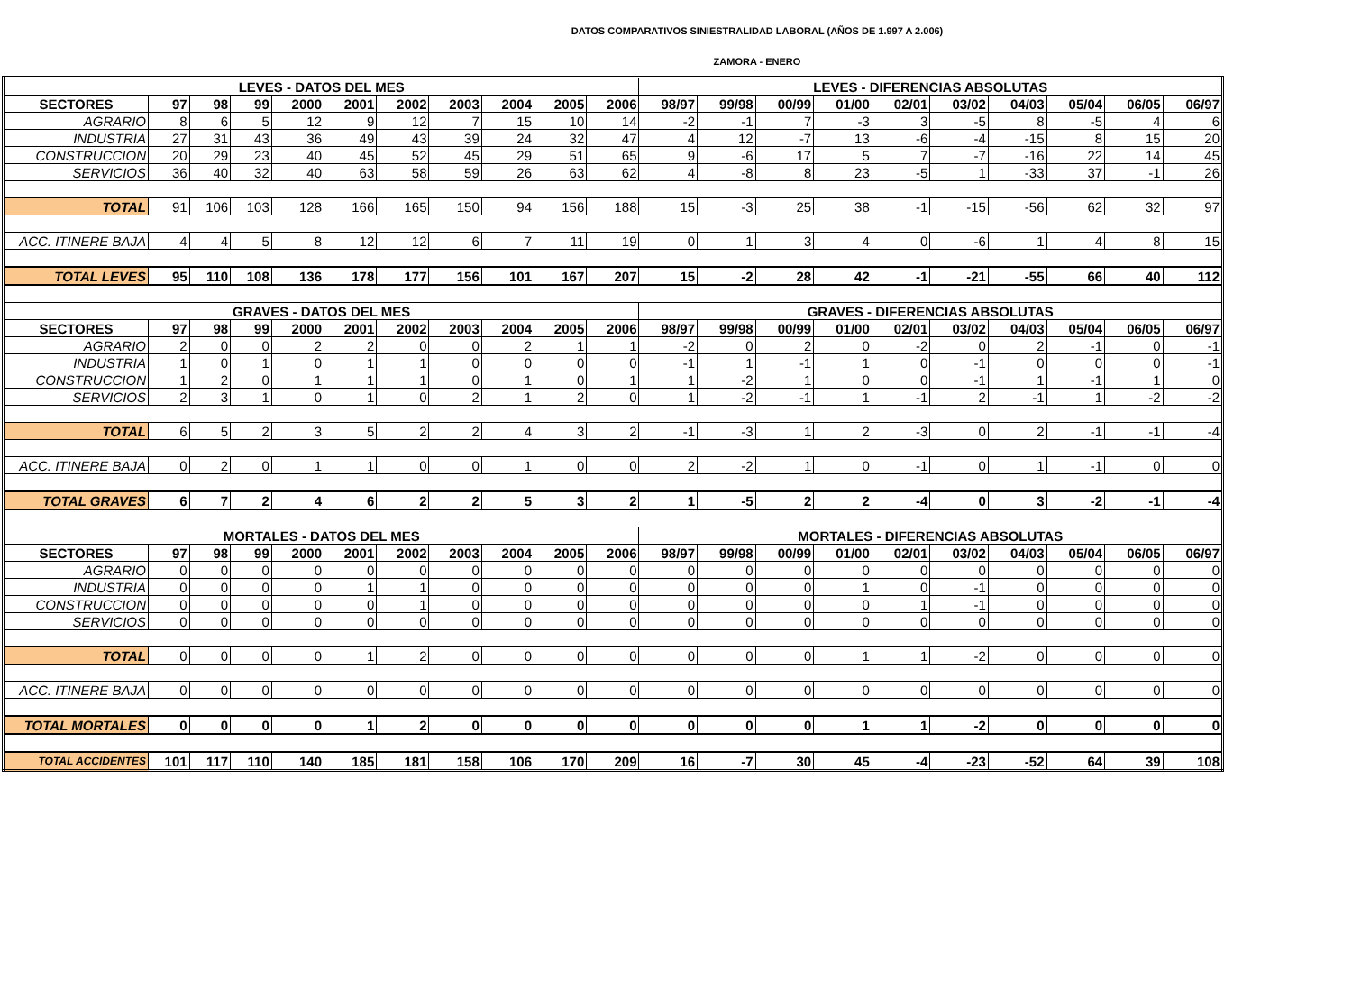DATOS COMPARATIVOS SINIESTRALIDAD LABORAL (AÑOS DE 1.997 A 2.006)
ZAMORA - ENERO
| LEVES - DATOS DEL MES | | | | | | | | | | | LEVES - DIFERENCIAS ABSOLUTAS | | | | | | | | | |
| --- | --- | --- | --- | --- | --- | --- | --- | --- | --- | --- | --- | --- | --- | --- | --- | --- | --- | --- | --- | --- |
| SECTORES | 97 | 98 | 99 | 2000 | 2001 | 2002 | 2003 | 2004 | 2005 | 2006 | 98/97 | 99/98 | 00/99 | 01/00 | 02/01 | 03/02 | 04/03 | 05/04 | 06/05 | 06/97 |
| AGRARIO | 8 | 6 | 5 | 12 | 9 | 12 | 7 | 15 | 10 | 14 | -2 | -1 | 7 | -3 | 3 | -5 | 8 | -5 | 4 | 6 |
| INDUSTRIA | 27 | 31 | 43 | 36 | 49 | 43 | 39 | 24 | 32 | 47 | 4 | 12 | -7 | 13 | -6 | -4 | -15 | 8 | 15 | 20 |
| CONSTRUCCION | 20 | 29 | 23 | 40 | 45 | 52 | 45 | 29 | 51 | 65 | 9 | -6 | 17 | 5 | 7 | -7 | -16 | 22 | 14 | 45 |
| SERVICIOS | 36 | 40 | 32 | 40 | 63 | 58 | 59 | 26 | 63 | 62 | 4 | -8 | 8 | 23 | -5 | 1 | -33 | 37 | -1 | 26 |
| TOTAL | 91 | 106 | 103 | 128 | 166 | 165 | 150 | 94 | 156 | 188 | 15 | -3 | 25 | 38 | -1 | -15 | -56 | 62 | 32 | 97 |
| ACC. ITINERE BAJA | 4 | 4 | 5 | 8 | 12 | 12 | 6 | 7 | 11 | 19 | 0 | 1 | 3 | 4 | 0 | -6 | 1 | 4 | 8 | 15 |
| TOTAL LEVES | 95 | 110 | 108 | 136 | 178 | 177 | 156 | 101 | 167 | 207 | 15 | -2 | 28 | 42 | -1 | -21 | -55 | 66 | 40 | 112 |
| GRAVES - DATOS DEL MES | | | | | | | | | | | GRAVES - DIFERENCIAS ABSOLUTAS | | | | | | | | | |
| SECTORES | 97 | 98 | 99 | 2000 | 2001 | 2002 | 2003 | 2004 | 2005 | 2006 | 98/97 | 99/98 | 00/99 | 01/00 | 02/01 | 03/02 | 04/03 | 05/04 | 06/05 | 06/97 |
| AGRARIO | 2 | 0 | 0 | 2 | 2 | 0 | 0 | 2 | 1 | 1 | -2 | 0 | 2 | 0 | -2 | 0 | 2 | -1 | 0 | -1 |
| INDUSTRIA | 1 | 0 | 1 | 0 | 1 | 1 | 0 | 0 | 0 | 0 | -1 | 1 | -1 | 1 | 0 | -1 | 0 | 0 | 0 | -1 |
| CONSTRUCCION | 1 | 2 | 0 | 1 | 1 | 1 | 0 | 1 | 0 | 1 | 1 | -2 | 1 | 0 | 0 | -1 | 1 | -1 | 1 | 0 |
| SERVICIOS | 2 | 3 | 1 | 0 | 1 | 0 | 2 | 1 | 2 | 0 | 1 | -2 | -1 | 1 | -1 | 2 | -1 | 1 | -2 | -2 |
| TOTAL | 6 | 5 | 2 | 3 | 5 | 2 | 2 | 4 | 3 | 2 | -1 | -3 | 1 | 2 | -3 | 0 | 2 | -1 | -1 | -4 |
| ACC. ITINERE BAJA | 0 | 2 | 0 | 1 | 1 | 0 | 0 | 1 | 0 | 0 | 2 | -2 | 1 | 0 | -1 | 0 | 1 | -1 | 0 | 0 |
| TOTAL GRAVES | 6 | 7 | 2 | 4 | 6 | 2 | 2 | 5 | 3 | 2 | 1 | -5 | 2 | 2 | -4 | 0 | 3 | -2 | -1 | -4 |
| MORTALES - DATOS DEL MES | | | | | | | | | | | MORTALES - DIFERENCIAS ABSOLUTAS | | | | | | | | | |
| SECTORES | 97 | 98 | 99 | 2000 | 2001 | 2002 | 2003 | 2004 | 2005 | 2006 | 98/97 | 99/98 | 00/99 | 01/00 | 02/01 | 03/02 | 04/03 | 05/04 | 06/05 | 06/97 |
| AGRARIO | 0 | 0 | 0 | 0 | 0 | 0 | 0 | 0 | 0 | 0 | 0 | 0 | 0 | 0 | 0 | 0 | 0 | 0 | 0 | 0 |
| INDUSTRIA | 0 | 0 | 0 | 0 | 1 | 1 | 0 | 0 | 0 | 0 | 0 | 0 | 0 | 1 | 0 | -1 | 0 | 0 | 0 | 0 |
| CONSTRUCCION | 0 | 0 | 0 | 0 | 0 | 1 | 0 | 0 | 0 | 0 | 0 | 0 | 0 | 0 | 1 | -1 | 0 | 0 | 0 | 0 |
| SERVICIOS | 0 | 0 | 0 | 0 | 0 | 0 | 0 | 0 | 0 | 0 | 0 | 0 | 0 | 0 | 0 | 0 | 0 | 0 | 0 | 0 |
| TOTAL | 0 | 0 | 0 | 0 | 1 | 2 | 0 | 0 | 0 | 0 | 0 | 0 | 0 | 1 | 1 | -2 | 0 | 0 | 0 | 0 |
| ACC. ITINERE BAJA | 0 | 0 | 0 | 0 | 0 | 0 | 0 | 0 | 0 | 0 | 0 | 0 | 0 | 0 | 0 | 0 | 0 | 0 | 0 | 0 |
| TOTAL MORTALES | 0 | 0 | 0 | 0 | 1 | 2 | 0 | 0 | 0 | 0 | 0 | 0 | 0 | 1 | 1 | -2 | 0 | 0 | 0 | 0 |
| TOTAL ACCIDENTES | 101 | 117 | 110 | 140 | 185 | 181 | 158 | 106 | 170 | 209 | 16 | -7 | 30 | 45 | -4 | -23 | -52 | 64 | 39 | 108 |